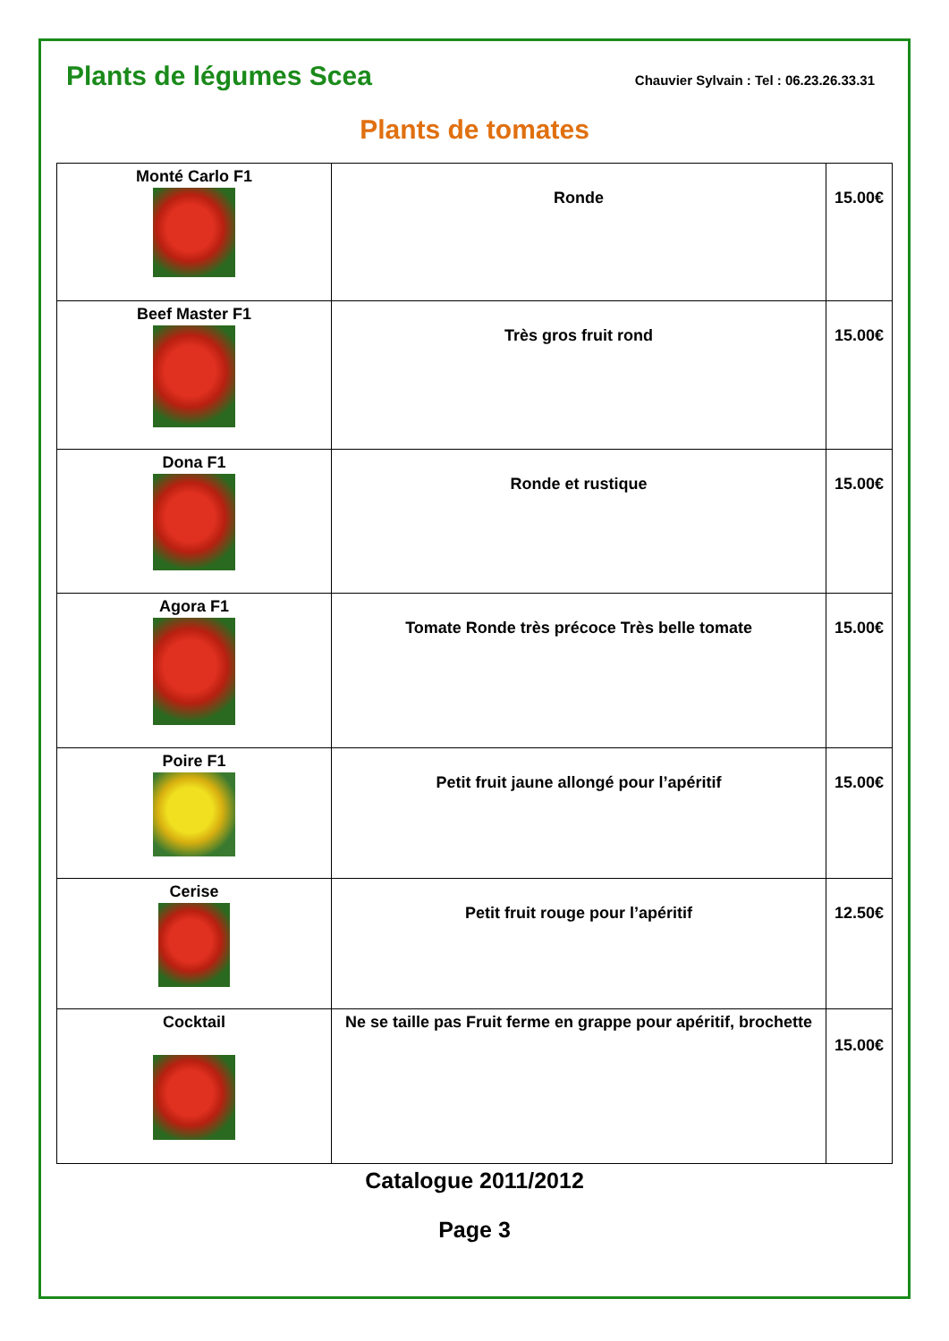Plants de légumes Scea
Chauvier Sylvain : Tel : 06.23.26.33.31
Plants de tomates
| Monté Carlo F1 | Ronde | 15.00€ |
| Beef Master F1 | Très gros fruit rond | 15.00€ |
| Dona F1 | Ronde et rustique | 15.00€ |
| Agora F1 | Tomate Ronde très précoce Très belle tomate | 15.00€ |
| Poire F1 | Petit fruit jaune allongé pour l’apéritif | 15.00€ |
| Cerise | Petit fruit rouge pour l’apéritif | 12.50€ |
| Cocktail | Ne se taille pas Fruit ferme en grappe pour apéritif, brochette | 15.00€ |
Catalogue 2011/2012
Page 3